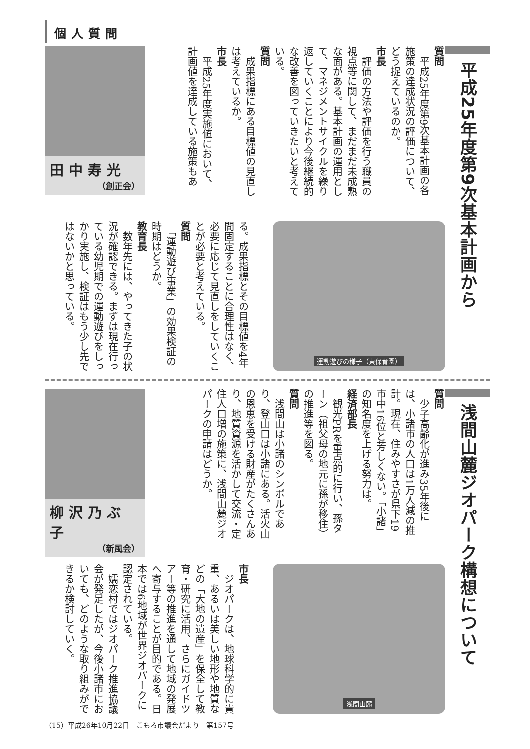個人質問
平成25年度第9次基本計画から
質問
　平成25年度第9次基本計画の各施策の達成状況の評価について、どう捉えているのか。
市長
　評価の方法や評価を行う職員の視点等に関して、まだまだ未成熟な面がある。基本計画の運用として、マネジメントサイクルを繰り返していくことにより今後継続的な改善を図っていきたいと考えている。
質問
　成果指標にある目標値の見直しは考えているか。
市長
　平成25年度実施値において、計画値を達成している施策もあ
田中寿光
（創正会）
運動遊びの様子（東保育園）
る。成果指標とその目標値を4年間固定することに合理性はなく、必要に応じて見直しをしていくことが必要と考えている。
質問
　「運動遊び事業」の効果検証の時期はどうか。
教育長
　数年先には、やってきた子の状況が確認できる。まずは現在行っている幼児期での運動遊びをしっかり実施し、検証はもう少し先ではないかと思っている。
浅間山麓ジオパーク構想について
質問
　少子高齢化が進み35年後には、小諸市の人口は1万人減の推計。現在、住みやすさが県下19市中16位と芳しくない。「小諸」の知名度を上げる努力は。
経済部長
　観光PRを重点的に行い、孫ターン（祖父母の地元に孫が移住）の推進等を図る。
質問
　浅間山は小諸のシンボルであり、登山口は小諸にある。活火山の恩恵を受ける財産がたくさんあり、地質資源を活かして交流・定住人口増の施策に、浅間山麓ジオパークの申請はどうか。
柳沢乃ぶ子
（新風会）
浅間山麓
市長
　ジオパークは、地球科学的に貴重、あるいは美しい地形や地質などの「大地の遺産」を保全して教育・研究に活用、さらにガイドツアー等の推進を通して地域の発展へ寄与することが目的である。日本では6地域が世界ジオパークに認定されている。
　嬬恋村ではジオパーク推進協議会が発足したが、今後小諸市においても、どのような取り組みができるか検討していく。
（15）平成26年10月22日　こもろ市議会だより　第157号